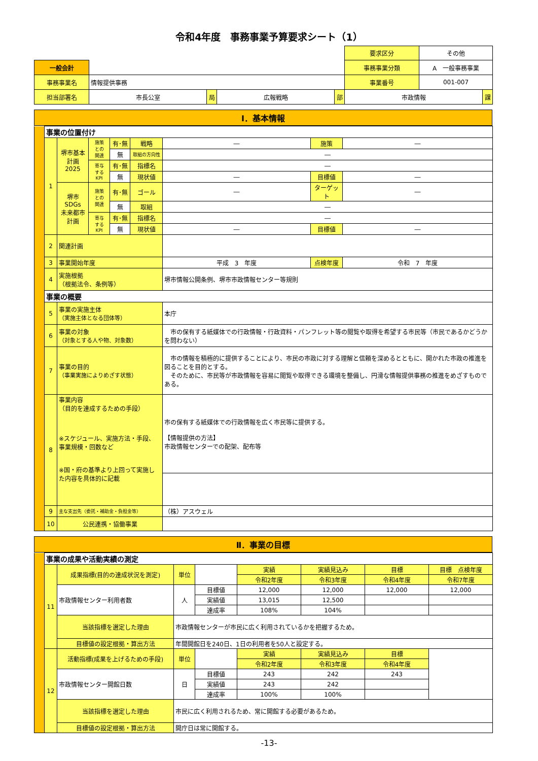令和4年度　事務事業予算要求シート（1）
| | | | | | | 要求区分 | その他 | |
| 一般会計 | | | | | | 事務事業分類 | A 一般事務事業 | |
| 事務事業名 | 情報提供事務 | | | | | 事業番号 | 001-007 | |
| 担当部署名 | 市長公室 | 局 | 広報戦略 | 部 | | 市政情報 | | 課 |
Ⅰ．基本情報
| | 事業の位置付け | | | | | | | |
| | 1 | 堺市基本計画 2025 | 施策 との 関連 | 有･無 | 戦略 | ― | 施策 | ― |
| | | | | 無 | 取組の方向性 | ― | | |
| | | | 寄与 する KPI | 有･無 | 指標名 | ― | | |
| | | | | 無 | 現状値 | ― | 目標値 | ― |
| | | 堺市SDGs 未来都市 計画 | 施策 との 関連 | 有･無 | ゴール | ― | ターゲット | ― |
| | | | | 無 | 取組 | ― | | |
| | | | 寄与 する KPI | 有･無 | 指標名 | ― | | |
| | | | | 無 | 現状値 | ― | 目標値 | ― |
| | 2 | 関連計画 | | | | | | |
| | 3 | 事業開始年度 | | | | 平成 3 年度 | 点検年度 | 令和 7 年度 |
| | 4 | 実施根拠 （根拠法令、条例等） | | | | 堺市情報公開条例、堺市市政情報センター等規則 | | |
| | 事業の概要 | | | | | | | |
| | 5 | 事業の実施主体 （実施主体となる団体等） | | | | 本庁 | | |
| | 6 | 事業の対象 （対象とする人や物、対象数） | | | | 市の保有する紙媒体での行政情報・行政資料・パンフレット等の閲覧や取得を希望する市民等（市民であるかどうかを問わない） | | |
| | 7 | 事業の目的 （事業実施によりめざす状態） | | | | 市の情報を積極的に提供することにより、市民の市政に対する理解と信頼を深めるとともに、開かれた市政の推進を図ることを目的とする。 そのために、市民等が市政情報を容易に閲覧や取得できる環境を整備し、円滑な情報提供事務の推進をめざすものである。 | | |
| | 8 | 事業内容 （目的を達成するための手段） ※スケジュール、実施方法・手段、事業規模・回数など ※国・府の基準より上回って実施した内容を具体的に記載 | | | | 市の保有する紙媒体での行政情報を広く市民等に提供する。 【情報提供の方法】 市政情報センターでの配架、配布等 | | |
| | 9 | 主な支出先（委託・補助金・負担金等） | | | | （株）アスウェル | | |
| | 10 | 公民連携・協働事業 | | | | | | |
Ⅱ．事業の目標
| | 事業の成果や活動実績の測定 | | | | | | | |
| | 11 | 成果指標(目的の達成状況を測定) | 単位 | | 実績 | 実績見込み | 目標 | 目標 点検年度 |
| | | | | | 令和2年度 | 令和3年度 | 令和4年度 | 令和7年度 |
| | | 市政情報センター利用者数 | 人 | 目標値 | 12,000 | 12,000 | 12,000 | 12,000 |
| | | | | 実績値 | 13,015 | 12,500 | | |
| | | | | 達成率 | 108% | 104% | | |
| | | 当該指標を選定した理由 | 市政情報センターが市民に広く利用されているかを把握するため。 | | | | | |
| | | 目標値の設定根拠・算出方法 | 年間開館日を240日、1日の利用者を50人と設定する。 | | | | | |
| | 12 | 活動指標(成果を上げるための手段) | 単位 | | 実績 | 実績見込み | 目標 | |
| | | | | | 令和2年度 | 令和3年度 | 令和4年度 | |
| | | 市政情報センター開館日数 | 日 | 目標値 | 243 | 242 | 243 | |
| | | | | 実績値 | 243 | 242 | | |
| | | | | 達成率 | 100% | 100% | | |
| | | 当該指標を選定した理由 | 市民に広く利用されるため、常に開館する必要があるため。 | | | | | |
| | | 目標値の設定根拠・算出方法 | 開庁日は常に開館する。 | | | | | |
-13-